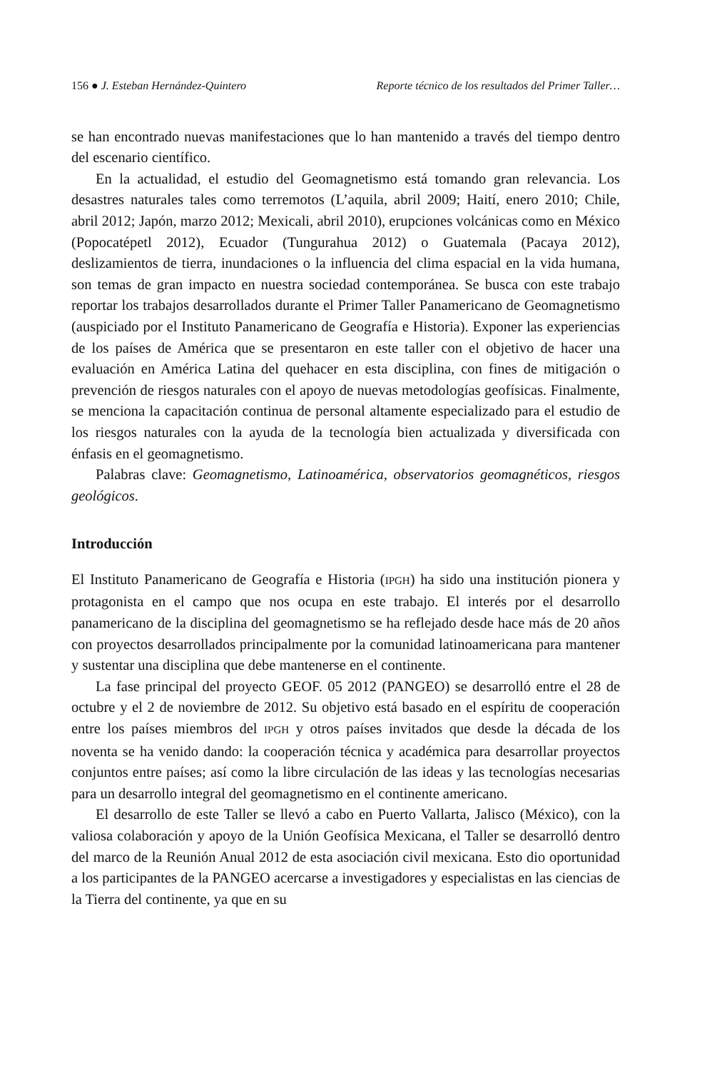156 ● J. Esteban Hernández-Quintero Reporte técnico de los resultados del Primer Taller…
se han encontrado nuevas manifestaciones que lo han mantenido a través del tiempo dentro del escenario científico.
En la actualidad, el estudio del Geomagnetismo está tomando gran relevancia. Los desastres naturales tales como terremotos (L’aquila, abril 2009; Haití, enero 2010; Chile, abril 2012; Japón, marzo 2012; Mexicali, abril 2010), erupciones volcánicas como en México (Popocatépetl 2012), Ecuador (Tungurahua 2012) o Guatemala (Pacaya 2012), deslizamientos de tierra, inundaciones o la influencia del clima espacial en la vida humana, son temas de gran impacto en nuestra sociedad contemporánea. Se busca con este trabajo reportar los trabajos desarrollados durante el Primer Taller Panamericano de Geomagnetismo (auspiciado por el Instituto Panamericano de Geografía e Historia). Exponer las experiencias de los países de América que se presentaron en este taller con el objetivo de hacer una evaluación en América Latina del quehacer en esta disciplina, con fines de mitigación o prevención de riesgos naturales con el apoyo de nuevas metodologías geofísicas. Finalmente, se menciona la capacitación continua de personal altamente especializado para el estudio de los riesgos naturales con la ayuda de la tecnología bien actualizada y diversificada con énfasis en el geomagnetismo.
Palabras clave: Geomagnetismo, Latinoamérica, observatorios geomagnéticos, riesgos geológicos.
Introducción
El Instituto Panamericano de Geografía e Historia (IPGH) ha sido una institución pionera y protagonista en el campo que nos ocupa en este trabajo. El interés por el desarrollo panamericano de la disciplina del geomagnetismo se ha reflejado desde hace más de 20 años con proyectos desarrollados principalmente por la comunidad latinoamericana para mantener y sustentar una disciplina que debe mantenerse en el continente.
La fase principal del proyecto GEOF. 05 2012 (PANGEO) se desarrolló entre el 28 de octubre y el 2 de noviembre de 2012. Su objetivo está basado en el espíritu de cooperación entre los países miembros del IPGH y otros países invitados que desde la década de los noventa se ha venido dando: la cooperación técnica y académica para desarrollar proyectos conjuntos entre países; así como la libre circulación de las ideas y las tecnologías necesarias para un desarrollo integral del geomagnetismo en el continente americano.
El desarrollo de este Taller se llevó a cabo en Puerto Vallarta, Jalisco (México), con la valiosa colaboración y apoyo de la Unión Geofísica Mexicana, el Taller se desarrolló dentro del marco de la Reunión Anual 2012 de esta asociación civil mexicana. Esto dio oportunidad a los participantes de la PANGEO acercarse a investigadores y especialistas en las ciencias de la Tierra del continente, ya que en su